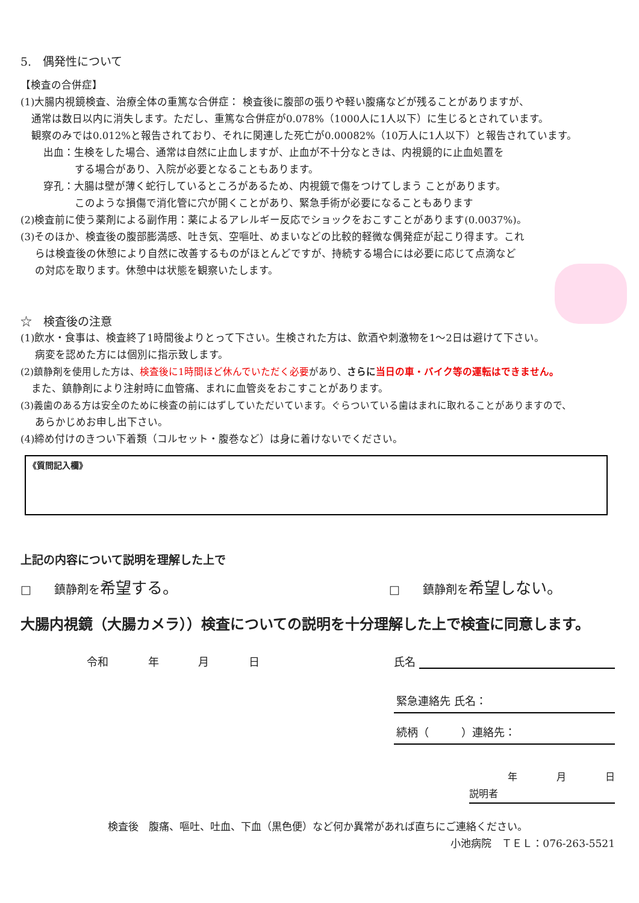5.　偶発性について
【検査の合併症】
(1)大腸内視鏡検査、治療全体の重篤な合併症： 検査後に腹部の張りや軽い腹痛などが残ることがありますが、
通常は数日以内に消失します。ただし、重篤な合併症が0.078%（1000人に1人以下）に生じるとされています。
観察のみでは0.012%と報告されており、それに関連した死亡が0.00082%（10万人に1人以下）と報告されています。
出血：生検をした場合、通常は自然に止血しますが、止血が不十分なときは、内視鏡的に止血処置を
する場合があり、入院が必要となることもあります。
穿孔：大腸は壁が薄く蛇行しているところがあるため、内視鏡で傷をつけてしまう ことがあります。
このような損傷で消化管に穴が開くことがあり、緊急手術が必要になることもあります
(2)検査前に使う薬剤による副作用：薬によるアレルギー反応でショックをおこすことがあります(0.0037%)。
(3)そのほか、検査後の腹部膨満感、吐き気、空嘔吐、めまいなどの比較的軽微な偶発症が起こり得ます。これ
らは検査後の休憩により自然に改善するものがほとんどですが、持続する場合には必要に応じて点滴など
の対応を取ります。休憩中は状態を観察いたします。
☆　検査後の注意
(1)飲水・食事は、検査終了1時間後よりとって下さい。生検された方は、飲酒や刺激物を1～2日は避けて下さい。
病変を認めた方には個別に指示致します。
(2)鎮静剤を使用した方は、検査後に1時間ほど休んでいただく必要があり、さらに 当日の車・バイク等の運転はできません。
また、鎮静剤により注射時に血管痛、まれに血管炎をおこすことがあります。
(3)義歯のある方は安全のために検査の前にはずしていただいています。ぐらついている歯はまれに取れることがありますので、
あらかじめお申し出下さい。
(4)締め付けのきつい下着類（コルセット・腹巻など）は身に着けないでください。
《質問記入欄》
上記の内容について説明を理解した上で
□　　鎮静剤を希望する。 □　　鎮静剤を希望しない。
大腸内視鏡（大腸カメラ））検査についての説明を十分理解した上で検査に同意します。
令和 年 月 日 氏名
緊急連絡先 氏名：
続柄（　　　）連絡先：
年 月 日
説明者
検査後　腹痛、嘔吐、吐血、下血（黒色便）など何か異常があれば直ちにご連絡ください。
小池病院　ＴＥＬ：076-263-5521